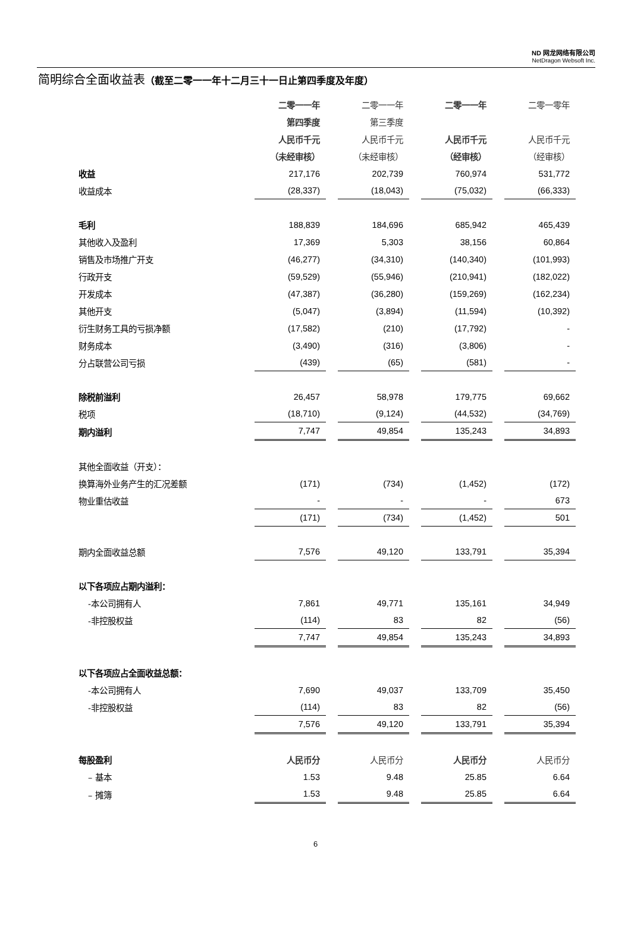ND 网龙网络有限公司
NetDragon Websoft Inc.
简明综合全面收益表（截至二零一一年十二月三十一日止第四季度及年度）
| | 二零一一年 | 二零一一年 | 二零一一年 | 二零一零年 |
| | 第四季度 | 第三季度 | | |
| | 人民币千元 | 人民币千元 | 人民币千元 | 人民币千元 |
| | （未经审核） | （未经审核） | （经审核） | （经审核） |
| 收益 | 217,176 | 202,739 | 760,974 | 531,772 |
| 收益成本 | (28,337) | (18,043) | (75,032) | (66,333) |
| 毛利 | 188,839 | 184,696 | 685,942 | 465,439 |
| 其他收入及盈利 | 17,369 | 5,303 | 38,156 | 60,864 |
| 销售及市场推广开支 | (46,277) | (34,310) | (140,340) | (101,993) |
| 行政开支 | (59,529) | (55,946) | (210,941) | (182,022) |
| 开发成本 | (47,387) | (36,280) | (159,269) | (162,234) |
| 其他开支 | (5,047) | (3,894) | (11,594) | (10,392) |
| 衍生财务工具的亏损净额 | (17,582) | (210) | (17,792) | - |
| 财务成本 | (3,490) | (316) | (3,806) | - |
| 分占联营公司亏损 | (439) | (65) | (581) | - |
| 除税前溢利 | 26,457 | 58,978 | 179,775 | 69,662 |
| 税项 | (18,710) | (9,124) | (44,532) | (34,769) |
| 期内溢利 | 7,747 | 49,854 | 135,243 | 34,893 |
| 其他全面收益（开支）： | | | | |
| 换算海外业务产生的汇况差额 | (171) | (734) | (1,452) | (172) |
| 物业重估收益 | - | - | - | 673 |
| | (171) | (734) | (1,452) | 501 |
| 期内全面收益总额 | 7,576 | 49,120 | 133,791 | 35,394 |
| 以下各项应占期内溢利： | | | | |
| -本公司拥有人 | 7,861 | 49,771 | 135,161 | 34,949 |
| -非控股权益 | (114) | 83 | 82 | (56) |
| | 7,747 | 49,854 | 135,243 | 34,893 |
| 以下各项应占全面收益总额： | | | | |
| -本公司拥有人 | 7,690 | 49,037 | 133,709 | 35,450 |
| -非控股权益 | (114) | 83 | 82 | (56) |
| | 7,576 | 49,120 | 133,791 | 35,394 |
| 每股盈利 | 人民币分 | 人民币分 | 人民币分 | 人民币分 |
| – 基本 | 1.53 | 9.48 | 25.85 | 6.64 |
| – 摊簿 | 1.53 | 9.48 | 25.85 | 6.64 |
6